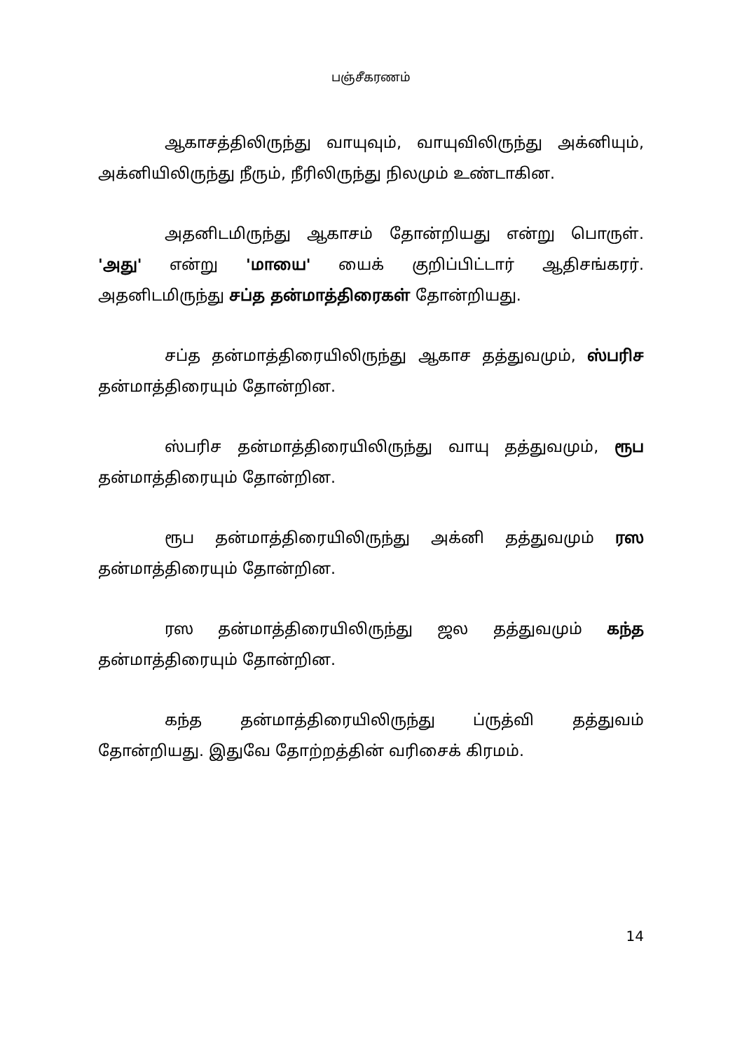பஞ்சீகரணம்
ஆகாசத்திலிருந்து வாயுவும், வாயுவிலிருந்து அக்னியும், அக்னியிலிருந்து நீரும், நீரிலிருந்து நிலமும் உண்டாகின.
அதனிடமிருந்து ஆகாசம் தோன்றியது என்று பொருள். 'அது' என்று 'மாயை' யைக் குறிப்பிட்டார் ஆதிசங்கரர். அதனிடமிருந்து சப்த தன்மாத்திரைகள் தோன்றியது.
சப்த தன்மாத்திரையிலிருந்து ஆகாச தத்துவமும், ஸ்பரிச தன்மாத்திரையும் தோன்றின.
ஸ்பரிச தன்மாத்திரையிலிருந்து வாயு தத்துவமும், ரூப தன்மாத்திரையும் தோன்றின.
ரூப தன்மாத்திரையிலிருந்து அக்னி தத்துவமும் ரஸ தன்மாத்திரையும் தோன்றின.
ரஸ தன்மாத்திரையிலிருந்து ஜல தத்துவமும் கந்த தன்மாத்திரையும் தோன்றின.
கந்த தன்மாத்திரையிலிருந்து ப்ருத்வி தத்துவம் தோன்றியது. இதுவே தோற்றத்தின் வரிசைக் கிரமம்.
14